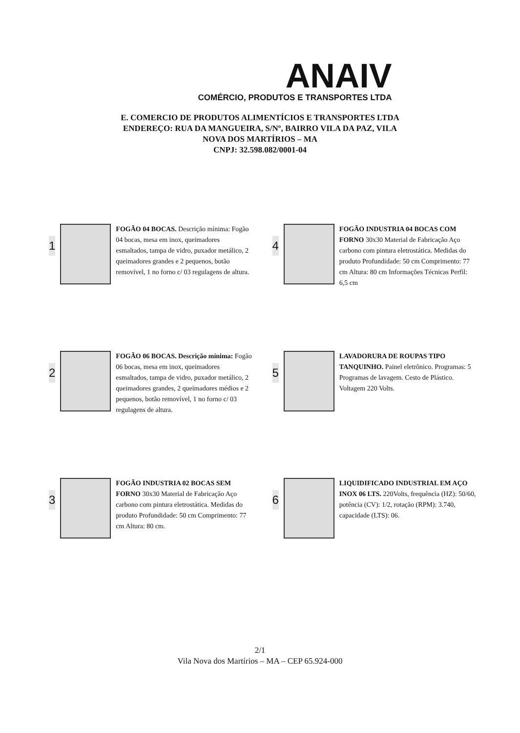ANAIV
COMÉRCIO, PRODUTOS E TRANSPORTES LTDA
E. COMERCIO DE PRODUTOS ALIMENTÍCIOS E TRANSPORTES LTDA
ENDEREÇO: RUA DA MANGUEIRA, S/Nº, BAIRRO VILA DA PAZ, VILA
NOVA DOS MARTÍRIOS – MA
CNPJ: 32.598.082/0001-04
1
FOGÃO 04 BOCAS. Descrição mínima: Fogão 04 bocas, mesa em inox, queimadores esmaltados, tampa de vidro, puxador metálico, 2 queimadores grandes e 2 pequenos, botão removível, 1 no forno c/ 03 regulagens de altura.
4
FOGÃO INDUSTRIA 04 BOCAS COM FORNO 30x30 Material de Fabricação Aço carbono com pintura eletrostática. Medidas do produto Profundidade: 50 cm Comprimento: 77 cm Altura: 80 cm Informações Técnicas Perfil: 6,5 cm
2
FOGÃO 06 BOCAS. Descrição mínima: Fogão 06 bocas, mesa em inox, queimadores esmaltados, tampa de vidro, puxador metálico, 2 queimadores grandes, 2 queimadores médios e 2 pequenos, botão removível, 1 no forno c/ 03 regulagens de altura.
5
LAVADORURA DE ROUPAS TIPO TANQUINHO. Painel eletrônico. Programas: 5 Programas de lavagem. Cesto de Plástico. Voltagem 220 Volts.
3
FOGÃO INDUSTRIA 02 BOCAS SEM FORNO 30x30 Material de Fabricação Aço carbono com pintura eletrostática. Medidas do produto Profundidade: 50 cm Comprimento: 77 cm Altura: 80 cm.
6
LIQUIDIFICADO INDUSTRIAL EM AÇO INOX 06 LTS. 220Volts, frequência (HZ): 50/60, potência (CV): 1/2, rotação (RPM): 3.740, capacidade (LTS): 06.
2/1
Vila Nova dos Martírios – MA – CEP 65.924-000